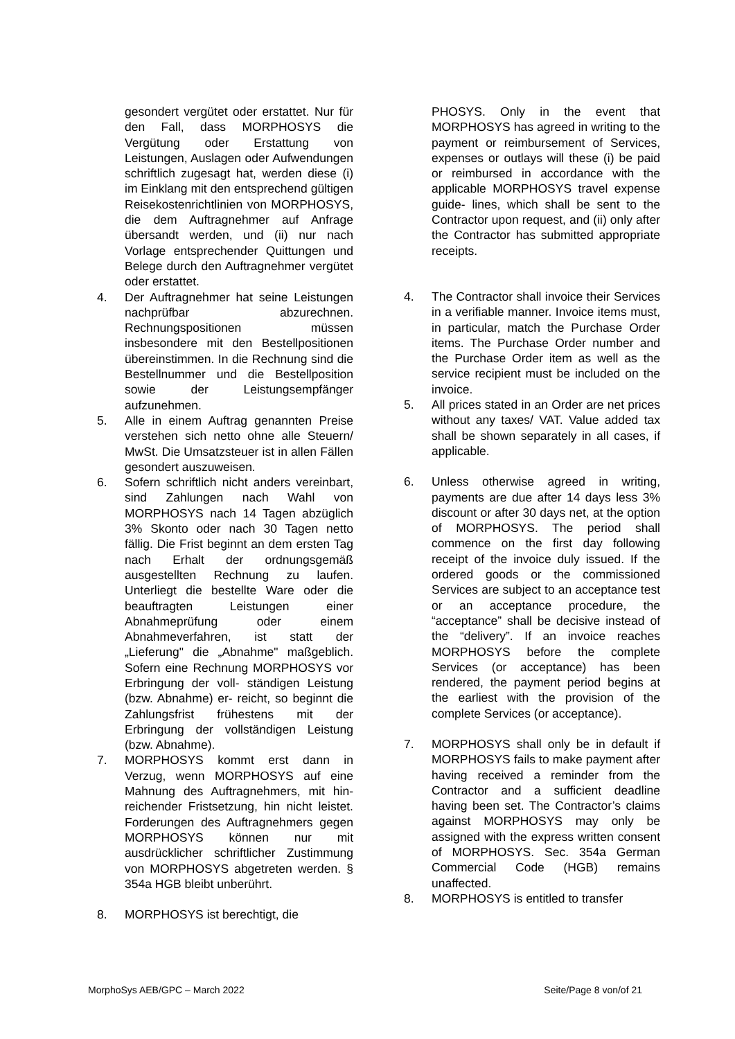gesondert vergütet oder erstattet. Nur für den Fall, dass MORPHOSYS die Vergütung oder Erstattung von Leistungen, Auslagen oder Aufwendungen schriftlich zugesagt hat, werden diese (i) im Einklang mit den entsprechend gültigen Reisekostenrichtlinien von MORPHOSYS, die dem Auftragnehmer auf Anfrage übersandt werden, und (ii) nur nach Vorlage entsprechender Quittungen und Belege durch den Auftragnehmer vergütet oder erstattet.
4. Der Auftragnehmer hat seine Leistungen nachprüfbar abzurechnen. Rechnungspositionen müssen insbesondere mit den Bestellpositionen übereinstimmen. In die Rechnung sind die Bestellnummer und die Bestellposition sowie der Leistungsempfänger aufzunehmen.
5. Alle in einem Auftrag genannten Preise verstehen sich netto ohne alle Steuern/ MwSt. Die Umsatzsteuer ist in allen Fällen gesondert auszuweisen.
6. Sofern schriftlich nicht anders vereinbart, sind Zahlungen nach Wahl von MORPHOSYS nach 14 Tagen abzüglich 3% Skonto oder nach 30 Tagen netto fällig. Die Frist beginnt an dem ersten Tag nach Erhalt der ordnungsgemäß ausgestellten Rechnung zu laufen. Unterliegt die bestellte Ware oder die beauftragten Leistungen einer Abnahmeprüfung oder einem Abnahmeverfahren, ist statt der „Lieferung" die „Abnahme" maßgeblich. Sofern eine Rechnung MORPHOSYS vor Erbringung der voll- ständigen Leistung (bzw. Abnahme) er- reicht, so beginnt die Zahlungsfrist frühestens mit der Erbringung der vollständigen Leistung (bzw. Abnahme).
7. MORPHOSYS kommt erst dann in Verzug, wenn MORPHOSYS auf eine Mahnung des Auftragnehmers, mit hin- reichender Fristsetzung, hin nicht leistet. Forderungen des Auftragnehmers gegen MORPHOSYS können nur mit ausdrücklicher schriftlicher Zustimmung von MORPHOSYS abgetreten werden. § 354a HGB bleibt unberührt.
8. MORPHOSYS ist berechtigt, die
PHOSYS. Only in the event that MORPHOSYS has agreed in writing to the payment or reimbursement of Services, expenses or outlays will these (i) be paid or reimbursed in accordance with the applicable MORPHOSYS travel expense guide- lines, which shall be sent to the Contractor upon request, and (ii) only after the Contractor has submitted appropriate receipts.
4. The Contractor shall invoice their Services in a verifiable manner. Invoice items must, in particular, match the Purchase Order items. The Purchase Order number and the Purchase Order item as well as the service recipient must be included on the invoice.
5. All prices stated in an Order are net prices without any taxes/ VAT. Value added tax shall be shown separately in all cases, if applicable.
6. Unless otherwise agreed in writing, payments are due after 14 days less 3% discount or after 30 days net, at the option of MORPHOSYS. The period shall commence on the first day following receipt of the invoice duly issued. If the ordered goods or the commissioned Services are subject to an acceptance test or an acceptance procedure, the “acceptance” shall be decisive instead of the “delivery”. If an invoice reaches MORPHOSYS before the complete Services (or acceptance) has been rendered, the payment period begins at the earliest with the provision of the complete Services (or acceptance).
7. MORPHOSYS shall only be in default if MORPHOSYS fails to make payment after having received a reminder from the Contractor and a sufficient deadline having been set. The Contractor’s claims against MORPHOSYS may only be assigned with the express written consent of MORPHOSYS. Sec. 354a German Commercial Code (HGB) remains unaffected.
8. MORPHOSYS is entitled to transfer
MorphoSys AEB/GPC – March 2022 Seite/Page 8 von/of 21